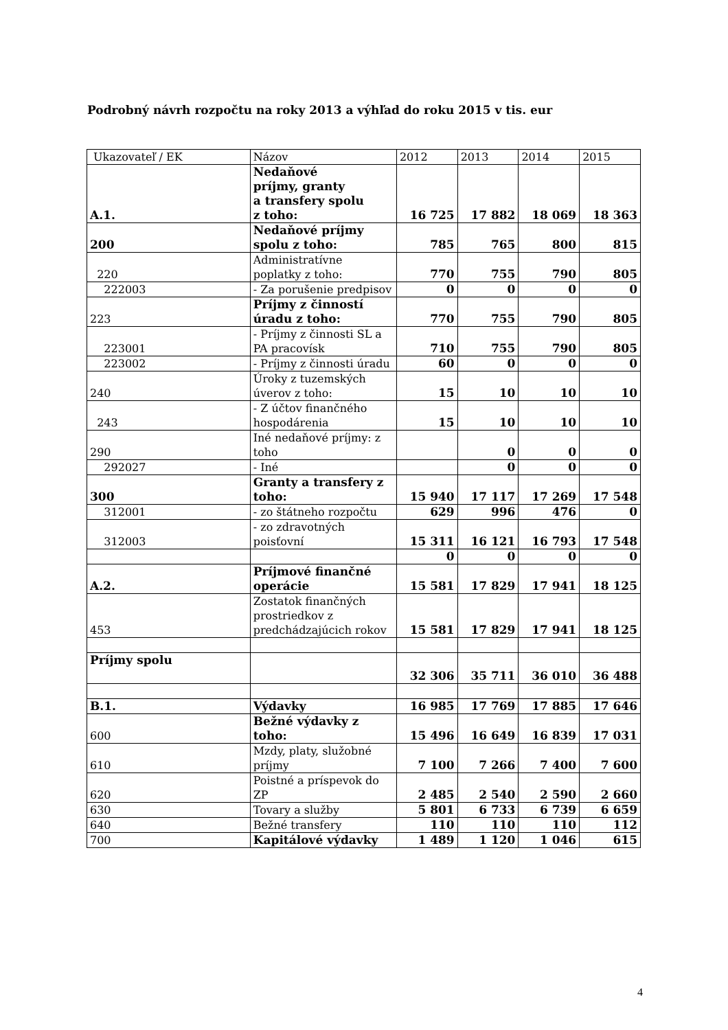Podrobný návrh rozpočtu na roky 2013 a výhľad do roku 2015 v tis. eur
| Ukazovateľ / EK | Názov | 2012 | 2013 | 2014 | 2015 |
| --- | --- | --- | --- | --- | --- |
| A.1. | Nedaňové príjmy, granty a transfery spolu z toho: | 16 725 | 17 882 | 18 069 | 18 363 |
| 200 | Nedaňové príjmy spolu z toho: | 785 | 765 | 800 | 815 |
| 220 | Administratívne poplatky z toho: | 770 | 755 | 790 | 805 |
| 222003 | - Za porušenie predpisov | 0 | 0 | 0 | 0 |
| 223 | Príjmy z činností úradu z toho: | 770 | 755 | 790 | 805 |
| 223001 | - Príjmy z činnosti SL a PA pracovísk | 710 | 755 | 790 | 805 |
| 223002 | - Príjmy z činnosti úradu | 60 | 0 | 0 | 0 |
| 240 | Úroky z tuzemských úverov z toho: | 15 | 10 | 10 | 10 |
| 243 | - Z účtov finančného hospodárenia | 15 | 10 | 10 | 10 |
| 290 | Iné nedaňové príjmy: z toho | | 0 | 0 | 0 |
| 292027 | - Iné | | 0 | 0 | 0 |
| 300 | Granty a transfery z toho: | 15 940 | 17 117 | 17 269 | 17 548 |
| 312001 | - zo štátneho rozpočtu | 629 | 996 | 476 | 0 |
| 312003 | - zo zdravotných poisťovní | 15 311 | 16 121 | 16 793 | 17 548 |
| | | 0 | 0 | 0 | 0 |
| A.2. | Príjmové finančné operácie | 15 581 | 17 829 | 17 941 | 18 125 |
| 453 | Zostatok finančných prostriedkov z predchádzajúcich rokov | 15 581 | 17 829 | 17 941 | 18 125 |
| Príjmy spolu | | 32 306 | 35 711 | 36 010 | 36 488 |
| B.1. | Výdavky | 16 985 | 17 769 | 17 885 | 17 646 |
| 600 | Bežné výdavky z toho: | 15 496 | 16 649 | 16 839 | 17 031 |
| 610 | Mzdy, platy, služobné príjmy | 7 100 | 7 266 | 7 400 | 7 600 |
| 620 | Poistné a príspevok do ZP | 2 485 | 2 540 | 2 590 | 2 660 |
| 630 | Tovary a služby | 5 801 | 6 733 | 6 739 | 6 659 |
| 640 | Bežné transfery | 110 | 110 | 110 | 112 |
| 700 | Kapitálové výdavky | 1 489 | 1 120 | 1 046 | 615 |
4